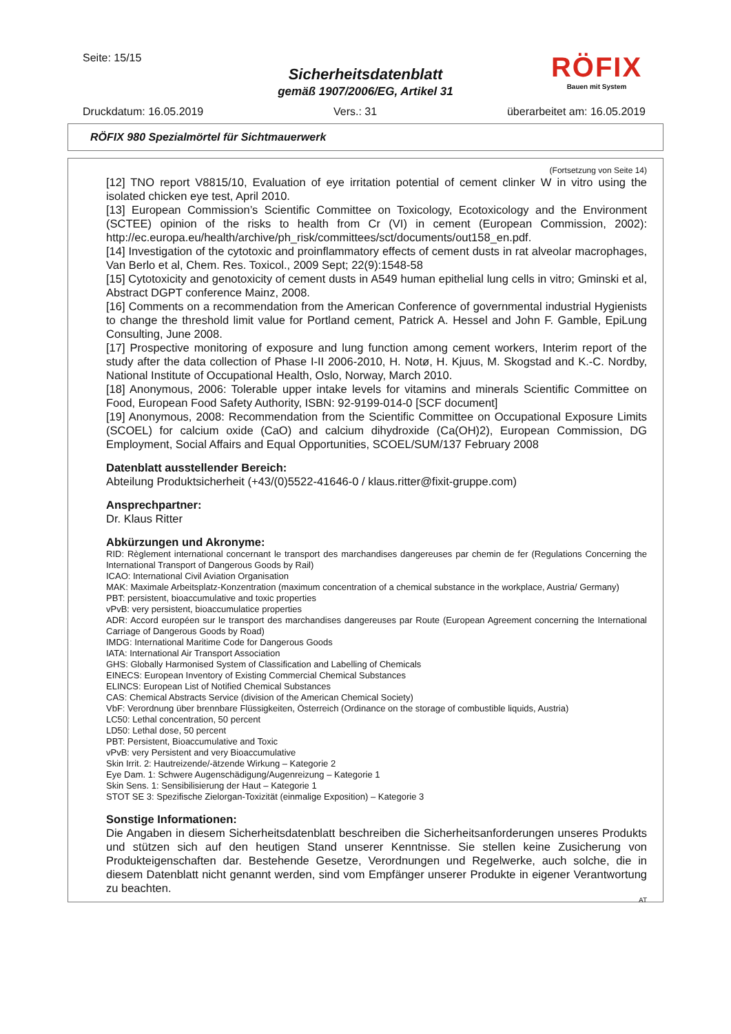Seite: 15/15
RÖFIX
Bauen mit System
Sicherheitsdatenblatt
gemäß 1907/2006/EG, Artikel 31
Druckdatum: 16.05.2019 Vers.: 31 überarbeitet am: 16.05.2019
RÖFIX 980 Spezialmörtel für Sichtmauerwerk
(Fortsetzung von Seite 14)
[12] TNO report V8815/10, Evaluation of eye irritation potential of cement clinker W in vitro using the isolated chicken eye test, April 2010.
[13] European Commission’s Scientific Committee on Toxicology, Ecotoxicology and the Environment (SCTEE) opinion of the risks to health from Cr (VI) in cement (European Commission, 2002): http://ec.europa.eu/health/archive/ph_risk/committees/sct/documents/out158_en.pdf.
[14] Investigation of the cytotoxic and proinflammatory effects of cement dusts in rat alveolar macrophages, Van Berlo et al, Chem. Res. Toxicol., 2009 Sept; 22(9):1548-58
[15] Cytotoxicity and genotoxicity of cement dusts in A549 human epithelial lung cells in vitro; Gminski et al, Abstract DGPT conference Mainz, 2008.
[16] Comments on a recommendation from the American Conference of governmental industrial Hygienists to change the threshold limit value for Portland cement, Patrick A. Hessel and John F. Gamble, EpiLung Consulting, June 2008.
[17] Prospective monitoring of exposure and lung function among cement workers, Interim report of the study after the data collection of Phase I-II 2006-2010, H. Notø, H. Kjuus, M. Skogstad and K.-C. Nordby, National Institute of Occupational Health, Oslo, Norway, March 2010.
[18] Anonymous, 2006: Tolerable upper intake levels for vitamins and minerals Scientific Committee on Food, European Food Safety Authority, ISBN: 92-9199-014-0 [SCF document]
[19] Anonymous, 2008: Recommendation from the Scientific Committee on Occupational Exposure Limits (SCOEL) for calcium oxide (CaO) and calcium dihydroxide (Ca(OH)2), European Commission, DG Employment, Social Affairs and Equal Opportunities, SCOEL/SUM/137 February 2008
Datenblatt ausstellender Bereich:
Abteilung Produktsicherheit (+43/(0)5522-41646-0 / klaus.ritter@fixit-gruppe.com)
Ansprechpartner:
Dr. Klaus Ritter
Abkürzungen und Akronyme:
RID: Règlement international concernant le transport des marchandises dangereuses par chemin de fer (Regulations Concerning the International Transport of Dangerous Goods by Rail)
ICAO: International Civil Aviation Organisation
MAK: Maximale Arbeitsplatz-Konzentration (maximum concentration of a chemical substance in the workplace, Austria/ Germany)
PBT: persistent, bioaccumulative and toxic properties
vPvB: very persistent, bioaccumulatice properties
ADR: Accord européen sur le transport des marchandises dangereuses par Route (European Agreement concerning the International Carriage of Dangerous Goods by Road)
IMDG: International Maritime Code for Dangerous Goods
IATA: International Air Transport Association
GHS: Globally Harmonised System of Classification and Labelling of Chemicals
EINECS: European Inventory of Existing Commercial Chemical Substances
ELINCS: European List of Notified Chemical Substances
CAS: Chemical Abstracts Service (division of the American Chemical Society)
VbF: Verordnung über brennbare Flüssigkeiten, Österreich (Ordinance on the storage of combustible liquids, Austria)
LC50: Lethal concentration, 50 percent
LD50: Lethal dose, 50 percent
PBT: Persistent, Bioaccumulative and Toxic
vPvB: very Persistent and very Bioaccumulative
Skin Irrit. 2: Hautreizende/-ätzende Wirkung – Kategorie 2
Eye Dam. 1: Schwere Augenschädigung/Augenreizung – Kategorie 1
Skin Sens. 1: Sensibilisierung der Haut – Kategorie 1
STOT SE 3: Spezifische Zielorgan-Toxizität (einmalige Exposition) – Kategorie 3
Sonstige Informationen:
Die Angaben in diesem Sicherheitsdatenblatt beschreiben die Sicherheitsanforderungen unseres Produkts und stützen sich auf den heutigen Stand unserer Kenntnisse. Sie stellen keine Zusicherung von Produkteigenschaften dar. Bestehende Gesetze, Verordnungen und Regelwerke, auch solche, die in diesem Datenblatt nicht genannt werden, sind vom Empfänger unserer Produkte in eigener Verantwortung zu beachten.
AT